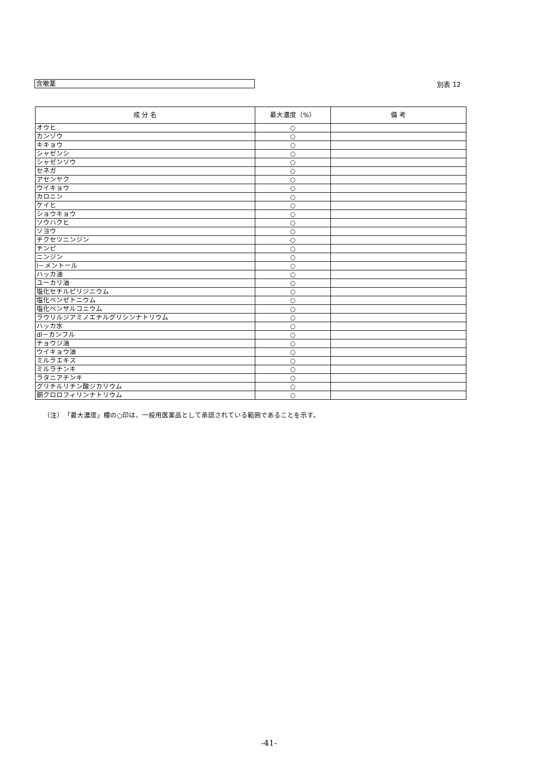含嗽薬
別表 12
| 成 分 名 | 最大濃度（%） | 備 考 |
| --- | --- | --- |
| オウヒ | ○ | |
| カンゾウ | ○ | |
| キキョウ | ○ | |
| シャゼンシ | ○ | |
| シャゼンソウ | ○ | |
| セネガ | ○ | |
| アセンヤク | ○ | |
| ウイキョウ | ○ | |
| カロニン | ○ | |
| ケイヒ | ○ | |
| ショウキョウ | ○ | |
| ソウハクヒ | ○ | |
| ソヨウ | ○ | |
| チクセツニンジン | ○ | |
| チンピ | ○ | |
| ニンジン | ○ | |
| l－メントール | ○ | |
| ハッカ油 | ○ | |
| ユーカリ油 | ○ | |
| 塩化セチルピリジニウム | ○ | |
| 塩化ベンゼトニウム | ○ | |
| 塩化ベンザルコニウム | ○ | |
| ラウリルジアミノエチルグリシンナトリウム | ○ | |
| ハッカ水 | ○ | |
| dl－カンフル | ○ | |
| チョウジ油 | ○ | |
| ウイキョウ油 | ○ | |
| ミルラエキス | ○ | |
| ミルラチンキ | ○ | |
| ラタニアチンキ | ○ | |
| グリチルリチン酸ジカリウム | ○ | |
| 銅クロロフィリンナトリウム | ○ | |
（注）　「最大濃度」欄の○印は、一般用医薬品として承認されている範囲であることを示す。
-41-